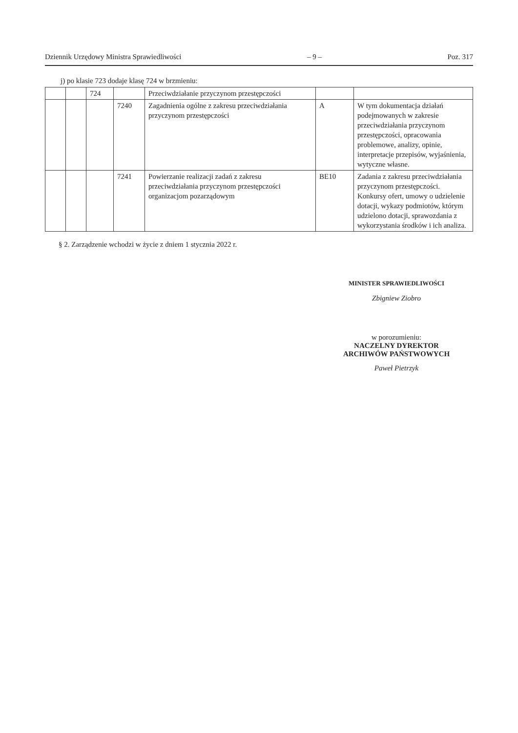Dziennik Urzędowy Ministra Sprawiedliwości – 9 – Poz. 317
j) po klasie 723 dodaje klasę 724 w brzmieniu:
| | | 724 | | Przeciwdziałanie przyczynom przestępczości | | |
| | | | 7240 | Zagadnienia ogólne z zakresu przeciwdziałania przyczynom przestępczości | A | W tym dokumentacja działań podejmowanych w zakresie przeciwdziałania przyczynom przestępczości, opracowania problemowe, analizy, opinie, interpretacje przepisów, wyjaśnienia, wytyczne własne. |
| | | | 7241 | Powierzanie realizacji zadań z zakresu przeciwdziałania przyczynom przestępczości organizacjom pozarządowym | BE10 | Zadania z zakresu przeciwdziałania przyczynom przestępczości. Konkursy ofert, umowy o udzielenie dotacji, wykazy podmiotów, którym udzielono dotacji, sprawozdania z wykorzystania środków i ich analiza. |
§ 2. Zarządzenie wchodzi w życie z dniem 1 stycznia 2022 r.
MINISTER SPRAWIEDLIWOŚCI
Zbigniew Ziobro
w porozumieniu:
NACZELNY DYREKTOR
ARCHIWÓW PAŃSTWOWYCH
Paweł Pietrzyk